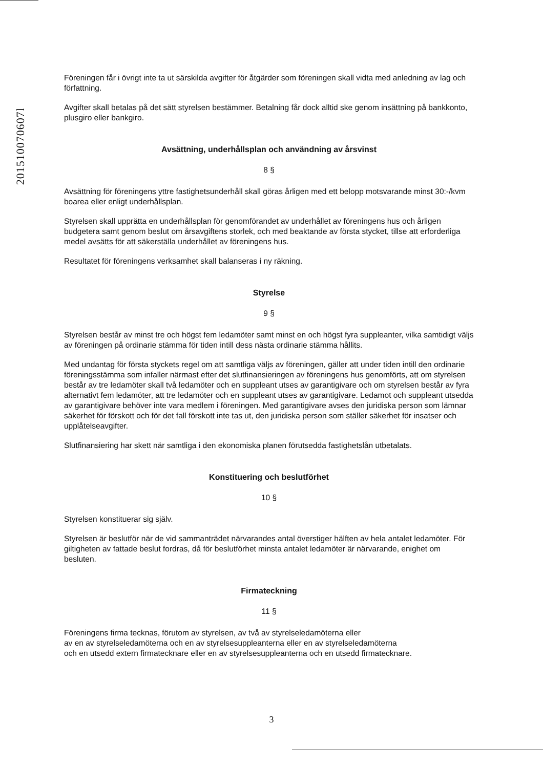201510070607l
Föreningen får i övrigt inte ta ut särskilda avgifter för åtgärder som föreningen skall vidta med anledning av lag och författning.
Avgifter skall betalas på det sätt styrelsen bestämmer. Betalning får dock alltid ske genom insättning på bankkonto, plusgiro eller bankgiro.
Avsättning, underhållsplan och användning av årsvinst
8 §
Avsättning för föreningens yttre fastighetsunderhåll skall göras årligen med ett belopp motsvarande minst 30:-/kvm boarea eller enligt underhållsplan.
Styrelsen skall upprätta en underhållsplan för genomförandet av underhållet av föreningens hus och årligen budgetera samt genom beslut om årsavgiftens storlek, och med beaktande av första stycket, tillse att erforderliga medel avsätts för att säkerställa underhållet av föreningens hus.
Resultatet för föreningens verksamhet skall balanseras i ny räkning.
Styrelse
9 §
Styrelsen består av minst tre och högst fem ledamöter samt minst en och högst fyra suppleanter, vilka samtidigt väljs av föreningen på ordinarie stämma för tiden intill dess nästa ordinarie stämma hållits.
Med undantag för första styckets regel om att samtliga väljs av föreningen, gäller att under tiden intill den ordinarie föreningsstämma som infaller närmast efter det slutfinansieringen av föreningens hus genomförts, att om styrelsen består av tre ledamöter skall två ledamöter och en suppleant utses av garantigivare och om styrelsen består av fyra alternativt fem ledamöter, att tre ledamöter och en suppleant utses av garantigivare. Ledamot och suppleant utsedda av garantigivare behöver inte vara medlem i föreningen. Med garantigivare avses den juridiska person som lämnar säkerhet för förskott och för det fall förskott inte tas ut, den juridiska person som ställer säkerhet för insatser och upplåtelseavgifter.
Slutfinansiering har skett när samtliga i den ekonomiska planen förutsedda fastighetslån utbetalats.
Konstituering och beslutförhet
10 §
Styrelsen konstituerar sig själv.
Styrelsen är beslutför när de vid sammanträdet närvarandes antal överstiger hälften av hela antalet ledamöter. För giltigheten av fattade beslut fordras, då för beslutförhet minsta antalet ledamöter är närvarande, enighet om besluten.
Firmateckning
11 §
Föreningens firma tecknas, förutom av styrelsen, av två av styrelseledamöterna eller
av en av styrelseledamöterna och en av styrelsesuppleanterna eller en av styrelseledamöterna
och en utsedd extern firmatecknare eller en av styrelsesuppleanterna och en utsedd firmatecknare.
3